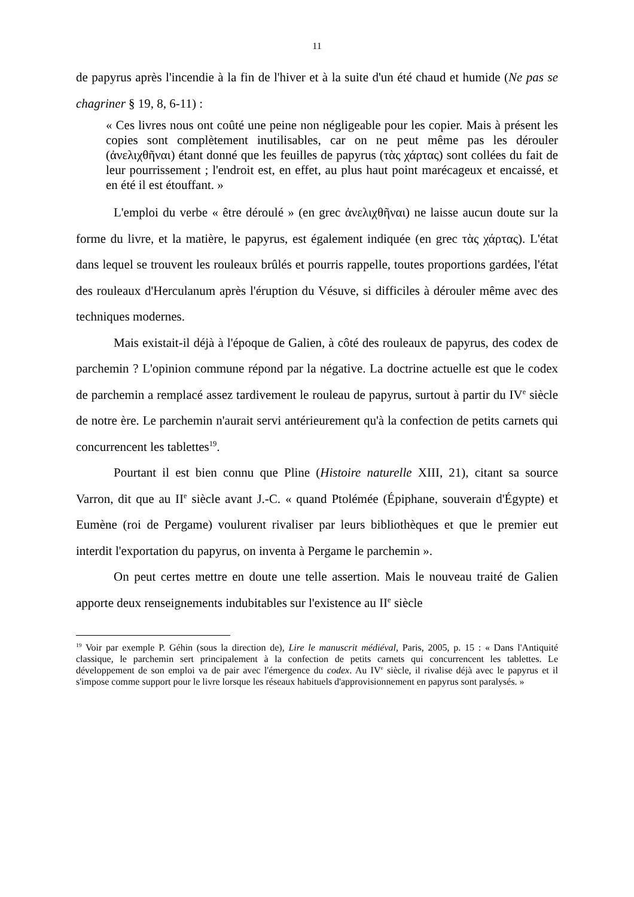11
de papyrus après l'incendie à la fin de l'hiver et à la suite d'un été chaud et humide (Ne pas se chagriner § 19, 8, 6-11) :
« Ces livres nous ont coûté une peine non négligeable pour les copier. Mais à présent les copies sont complètement inutilisables, car on ne peut même pas les dérouler (ἀνελιχθῆναι) étant donné que les feuilles de papyrus (τὰς χάρτας) sont collées du fait de leur pourrissement ; l'endroit est, en effet, au plus haut point marécageux et encaissé, et en été il est étouffant. »
L'emploi du verbe « être déroulé » (en grec ἀνελιχθῆναι) ne laisse aucun doute sur la forme du livre, et la matière, le papyrus, est également indiquée (en grec τὰς χάρτας). L'état dans lequel se trouvent les rouleaux brûlés et pourris rappelle, toutes proportions gardées, l'état des rouleaux d'Herculanum après l'éruption du Vésuve, si difficiles à dérouler même avec des techniques modernes.
Mais existait-il déjà à l'époque de Galien, à côté des rouleaux de papyrus, des codex de parchemin ? L'opinion commune répond par la négative. La doctrine actuelle est que le codex de parchemin a remplacé assez tardivement le rouleau de papyrus, surtout à partir du IV<sup>e</sup> siècle de notre ère. Le parchemin n'aurait servi antérieurement qu'à la confection de petits carnets qui concurrencent les tablettes<sup>19</sup>.
Pourtant il est bien connu que Pline (Histoire naturelle XIII, 21), citant sa source Varron, dit que au II<sup>e</sup> siècle avant J.-C. « quand Ptolémée (Épiphane, souverain d'Égypte) et Eumène (roi de Pergame) voulurent rivaliser par leurs bibliothèques et que le premier eut interdit l'exportation du papyrus, on inventa à Pergame le parchemin ».
On peut certes mettre en doute une telle assertion. Mais le nouveau traité de Galien apporte deux renseignements indubitables sur l'existence au II<sup>e</sup> siècle
<sup>19</sup> Voir par exemple P. Géhin (sous la direction de), Lire le manuscrit médiéval, Paris, 2005, p. 15 : « Dans l'Antiquité classique, le parchemin sert principalement à la confection de petits carnets qui concurrencent les tablettes. Le développement de son emploi va de pair avec l'émergence du codex. Au IV<sup>e</sup> siècle, il rivalise déjà avec le papyrus et il s'impose comme support pour le livre lorsque les réseaux habituels d'approvisionnement en papyrus sont paralysés. »